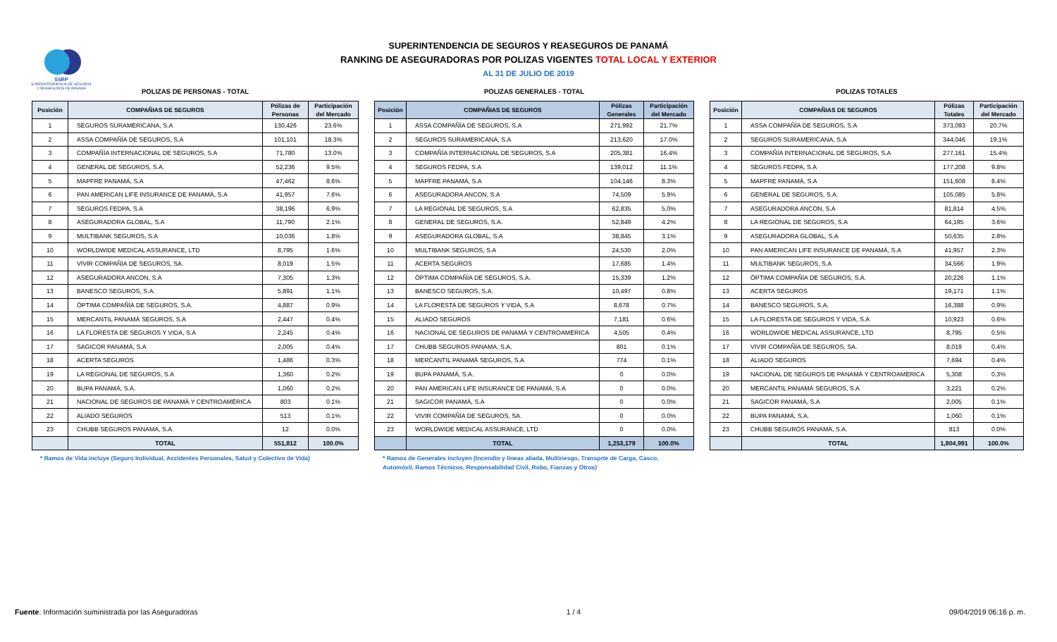SSRP
SUPERINTENDENCIA DE SEGUROS
Y REASEGUROS DE PANAMÁ
SUPERINTENDENCIA DE SEGUROS Y REASEGUROS DE PANAMÁ
RANKING DE ASEGURADORAS POR POLIZAS VIGENTES TOTAL LOCAL Y EXTERIOR
AL 31 DE JULIO DE 2019
POLIZAS DE PERSONAS - TOTAL
| Posición | COMPAÑIAS DE SEGUROS | Pólizas de Personas | Participación del Mercado |
| --- | --- | --- | --- |
| 1 | SEGUROS SURAMERICANA, S.A | 130,426 | 23.6% |
| 2 | ASSA COMPAÑÍA DE SEGUROS, S.A | 101,101 | 18.3% |
| 3 | COMPAÑÍA INTERNACIONAL DE SEGUROS, S.A | 71,780 | 13.0% |
| 4 | GENERAL DE SEGUROS, S.A. | 52,236 | 9.5% |
| 5 | MAPFRE PANAMÁ, S.A | 47,462 | 8.6% |
| 6 | PAN AMERICAN LIFE INSURANCE DE PANAMÁ, S.A | 41,957 | 7.6% |
| 7 | SEGUROS FEDPA, S.A | 38,196 | 6.9% |
| 8 | ASEGURADORA GLOBAL, S.A | 11,790 | 2.1% |
| 9 | MULTIBANK SEGUROS, S.A | 10,036 | 1.8% |
| 10 | WORLDWIDE MEDICAL ASSURANCE, LTD | 8,795 | 1.6% |
| 11 | VIVIR COMPAÑÍA DE SEGUROS, SA. | 8,019 | 1.5% |
| 12 | ASEGURADORA ANCON, S.A | 7,305 | 1.3% |
| 13 | BANESCO SEGUROS, S.A. | 5,891 | 1.1% |
| 14 | ÓPTIMA COMPAÑÍA DE SEGUROS, S.A. | 4,887 | 0.9% |
| 15 | MERCANTIL PANAMÁ SEGUROS, S.A | 2,447 | 0.4% |
| 16 | LA FLORESTA DE SEGUROS Y VIDA, S.A | 2,245 | 0.4% |
| 17 | SAGICOR PANAMÁ, S.A | 2,005 | 0.4% |
| 18 | ACERTA SEGUROS | 1,486 | 0.3% |
| 19 | LA REGIONAL DE SEGUROS, S.A | 1,360 | 0.2% |
| 20 | BUPA PANAMÁ, S.A. | 1,060 | 0.2% |
| 21 | NACIONAL DE SEGUROS DE PANAMÁ Y CENTROAMÉRICA | 803 | 0.1% |
| 22 | ALIADO SEGUROS | 513 | 0.1% |
| 23 | CHUBB SEGUROS PANAMA, S.A. | 12 | 0.0% |
| | TOTAL | 551,812 | 100.0% |
* Ramos de Vida incluye (Seguro Individual, Accidentes Personales, Salud y Colectivo de Vida)
POLIZAS GENERALES - TOTAL
| Posición | COMPAÑIAS DE SEGUROS | Pólizas Generales | Participación del Mercado |
| --- | --- | --- | --- |
| 1 | ASSA COMPAÑÍA DE SEGUROS, S.A | 271,992 | 21.7% |
| 2 | SEGUROS SURAMERICANA, S.A | 213,620 | 17.0% |
| 3 | COMPAÑÍA INTERNACIONAL DE SEGUROS, S.A | 205,381 | 16.4% |
| 4 | SEGUROS FEDPA, S.A | 139,012 | 11.1% |
| 5 | MAPFRE PANAMÁ, S.A | 104,146 | 8.3% |
| 6 | ASEGURADORA ANCON, S.A | 74,509 | 5.9% |
| 7 | LA REGIONAL DE SEGUROS, S.A | 62,835 | 5.0% |
| 8 | GENERAL DE SEGUROS, S.A. | 52,849 | 4.2% |
| 9 | ASEGURADORA GLOBAL, S.A | 38,845 | 3.1% |
| 10 | MULTIBANK SEGUROS, S.A | 24,530 | 2.0% |
| 11 | ACERTA SEGUROS | 17,685 | 1.4% |
| 12 | ÓPTIMA COMPAÑÍA DE SEGUROS, S.A. | 15,339 | 1.2% |
| 13 | BANESCO SEGUROS, S.A. | 10,497 | 0.8% |
| 14 | LA FLORESTA DE SEGUROS Y VIDA, S.A | 8,678 | 0.7% |
| 15 | ALIADO SEGUROS | 7,181 | 0.6% |
| 16 | NACIONAL DE SEGUROS DE PANAMÁ Y CENTROAMÉRICA | 4,505 | 0.4% |
| 17 | CHUBB SEGUROS PANAMA, S.A. | 801 | 0.1% |
| 18 | MERCANTIL PANAMÁ SEGUROS, S.A | 774 | 0.1% |
| 19 | BUPA PANAMÁ, S.A. | 0 | 0.0% |
| 20 | PAN AMERICAN LIFE INSURANCE DE PANAMÁ, S.A | 0 | 0.0% |
| 21 | SAGICOR PANAMÁ, S.A | 0 | 0.0% |
| 22 | VIVIR COMPAÑÍA DE SEGUROS, SA. | 0 | 0.0% |
| 23 | WORLDWIDE MEDICAL ASSURANCE, LTD | 0 | 0.0% |
| | TOTAL | 1,253,179 | 100.0% |
* Ramos de Generales incluyen (Incendio y líneas aliada, Multiriesgo, Transprte de Carga, Casco,
Automóvil, Ramos Técnicos, Responsabilidad Civil, Robo, Fianzas y Otros)
POLIZAS TOTALES
| Posición | COMPAÑIAS DE SEGUROS | Pólizas Totales | Participación del Mercado |
| --- | --- | --- | --- |
| 1 | ASSA COMPAÑÍA DE SEGUROS, S.A | 373,093 | 20.7% |
| 2 | SEGUROS SURAMERICANA, S.A | 344,046 | 19.1% |
| 3 | COMPAÑÍA INTERNACIONAL DE SEGUROS, S.A | 277,161 | 15.4% |
| 4 | SEGUROS FEDPA, S.A | 177,208 | 9.8% |
| 5 | MAPFRE PANAMÁ, S.A | 151,608 | 8.4% |
| 6 | GENERAL DE SEGUROS, S.A. | 105,085 | 5.8% |
| 7 | ASEGURADORA ANCON, S.A | 81,814 | 4.5% |
| 8 | LA REGIONAL DE SEGUROS, S.A | 64,195 | 3.6% |
| 9 | ASEGURADORA GLOBAL, S.A | 50,635 | 2.8% |
| 10 | PAN AMERICAN LIFE INSURANCE DE PANAMÁ, S.A | 41,957 | 2.3% |
| 11 | MULTIBANK SEGUROS, S.A | 34,566 | 1.9% |
| 12 | ÓPTIMA COMPAÑÍA DE SEGUROS, S.A. | 20,226 | 1.1% |
| 13 | ACERTA SEGUROS | 19,171 | 1.1% |
| 14 | BANESCO SEGUROS, S.A. | 16,388 | 0.9% |
| 15 | LA FLORESTA DE SEGUROS Y VIDA, S.A | 10,923 | 0.6% |
| 16 | WORLDWIDE MEDICAL ASSURANCE, LTD | 8,795 | 0.5% |
| 17 | VIVIR COMPAÑÍA DE SEGUROS, SA. | 8,019 | 0.4% |
| 18 | ALIADO SEGUROS | 7,694 | 0.4% |
| 19 | NACIONAL DE SEGUROS DE PANAMÁ Y CENTROAMÉRICA | 5,308 | 0.3% |
| 20 | MERCANTIL PANAMÁ SEGUROS, S.A | 3,221 | 0.2% |
| 21 | SAGICOR PANAMÁ, S.A | 2,005 | 0.1% |
| 22 | BUPA PANAMÁ, S.A. | 1,060 | 0.1% |
| 23 | CHUBB SEGUROS PANAMA, S.A. | 813 | 0.0% |
| | TOTAL | 1,804,991 | 100.0% |
Fuente: Información suministrada por las Aseguradoras 1 / 4 09/04/2019 06:16 p. m.